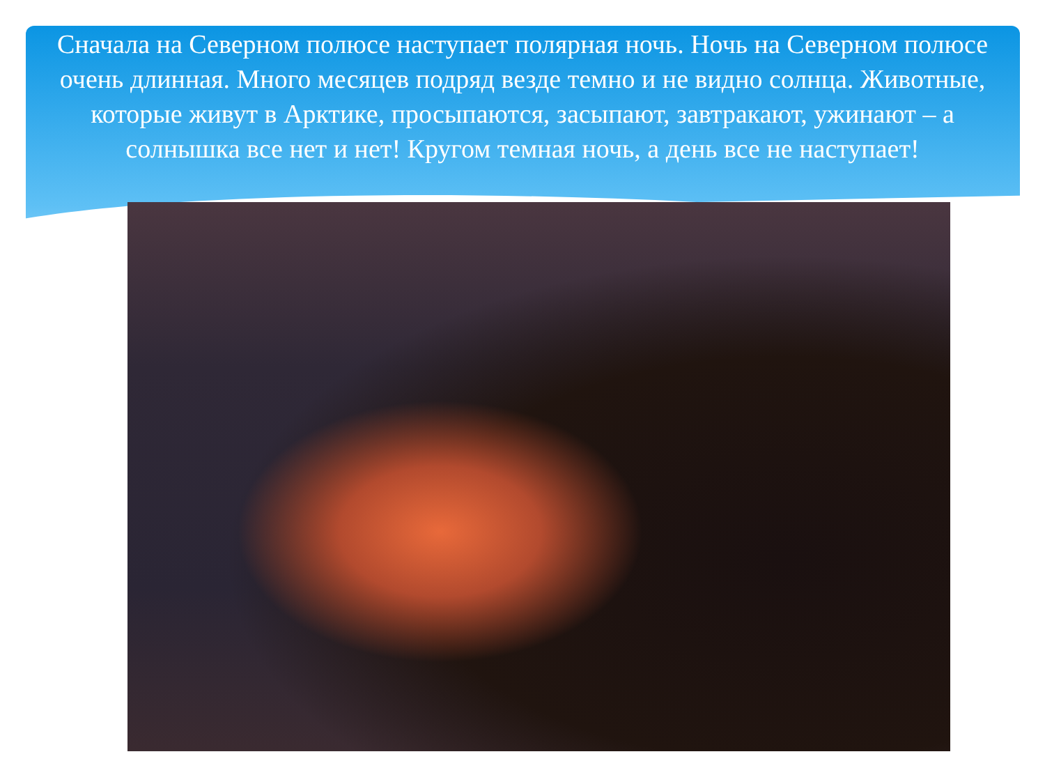Сначала на Северном полюсе наступает полярная ночь. Ночь на Северном полюсе очень длинная. Много месяцев подряд везде темно и не видно солнца. Животные, которые живут в Арктике, просыпаются, засыпают, завтракают, ужинают – а солнышка все нет и нет! Кругом темная ночь, а день все не наступает!